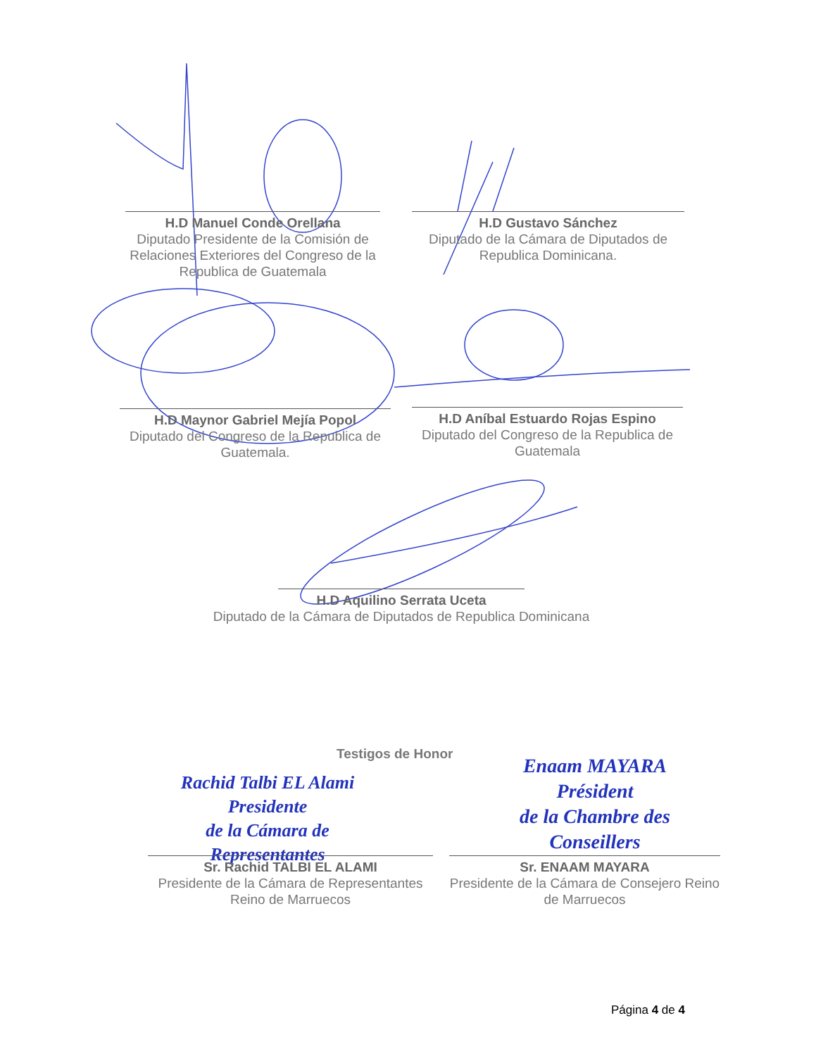H.D Manuel Conde Orellana
Diputado Presidente de la Comisión de Relaciones Exteriores del Congreso de la Republica de Guatemala
H.D Gustavo Sánchez
Diputado de la Cámara de Diputados de Republica Dominicana.
H.D Maynor Gabriel Mejía Popol
Diputado del Congreso de la Republica de Guatemala.
H.D Aníbal Estuardo Rojas Espino
Diputado del Congreso de la Republica de Guatemala
H.D Aquilino Serrata Uceta
Diputado de la Cámara de Diputados de Republica Dominicana
Testigos de Honor
Rachid Talbi EL Alami
Presidente
de la Cámara de Representantes
Enaam MAYARA
Président
de la Chambre des Conseillers
Sr. Rachid TALBI EL ALAMI
Presidente de la Cámara de Representantes Reino de Marruecos
Sr. ENAAM MAYARA
Presidente de la Cámara de Consejero Reino de Marruecos
Página 4 de 4